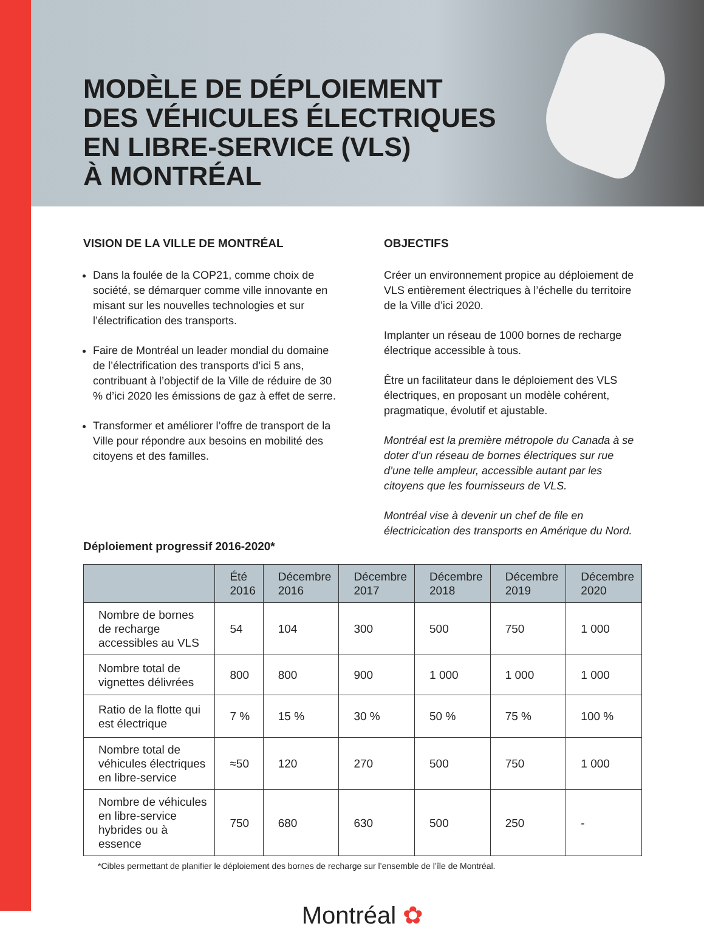MODÈLE DE DÉPLOIEMENT
DES VÉHICULES ÉLECTRIQUES
EN LIBRE-SERVICE (VLS)
À MONTRÉAL
VISION DE LA VILLE DE MONTRÉAL
Dans la foulée de la COP21, comme choix de société, se démarquer comme ville innovante en misant sur les nouvelles technologies et sur l’électrification des transports.
Faire de Montréal un leader mondial du domaine de l’électrification des transports d’ici 5 ans, contribuant à l’objectif de la Ville de réduire de 30 % d’ici 2020 les émissions de gaz à effet de serre.
Transformer et améliorer l’offre de transport de la Ville pour répondre aux besoins en mobilité des citoyens et des familles.
OBJECTIFS
Créer un environnement propice au déploiement de VLS entièrement électriques à l’échelle du territoire de la Ville d’ici 2020.
Implanter un réseau de 1000 bornes de recharge électrique accessible à tous.
Être un facilitateur dans le déploiement des VLS électriques, en proposant un modèle cohérent, pragmatique, évolutif et ajustable.
Montréal est la première métropole du Canada à se doter d’un réseau de bornes électriques sur rue d’une telle ampleur, accessible autant par les citoyens que les fournisseurs de VLS.
Montréal vise à devenir un chef de file en électricication des transports en Amérique du Nord.
Déploiement progressif 2016-2020*
| | Été 2016 | Décembre 2016 | Décembre 2017 | Décembre 2018 | Décembre 2019 | Décembre 2020 |
| --- | --- | --- | --- | --- | --- | --- |
| Nombre de bornes de recharge accessibles au VLS | 54 | 104 | 300 | 500 | 750 | 1 000 |
| Nombre total de vignettes délivrées | 800 | 800 | 900 | 1 000 | 1 000 | 1 000 |
| Ratio de la flotte qui est électrique | 7 % | 15 % | 30 % | 50 % | 75 % | 100 % |
| Nombre total de véhicules électriques en libre-service | ≈50 | 120 | 270 | 500 | 750 | 1 000 |
| Nombre de véhicules en libre-service hybrides ou à essence | 750 | 680 | 630 | 500 | 250 | - |
*Cibles permettant de planifier le déploiement des bornes de recharge sur l’ensemble de l’île de Montréal.
Montréal ✿